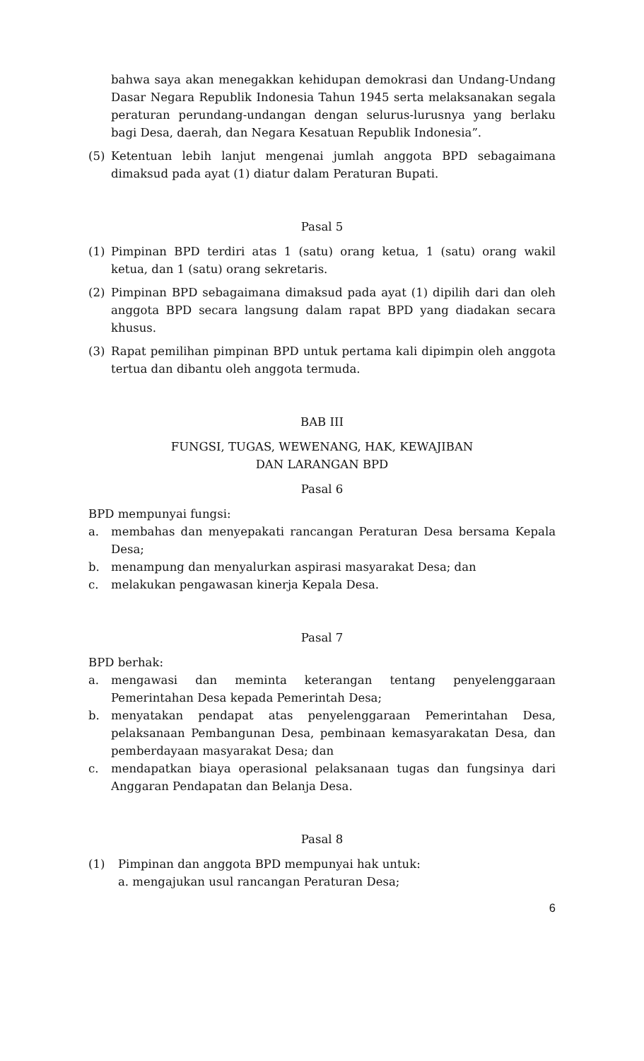bahwa saya akan menegakkan kehidupan demokrasi dan Undang-Undang Dasar Negara Republik Indonesia Tahun 1945 serta melaksanakan segala peraturan perundang-undangan dengan selurus-lurusnya yang berlaku bagi Desa, daerah, dan Negara Kesatuan Republik Indonesia”.
(5) Ketentuan lebih lanjut mengenai jumlah anggota BPD sebagaimana dimaksud pada ayat (1) diatur dalam Peraturan Bupati.
Pasal 5
(1) Pimpinan BPD terdiri atas 1 (satu) orang ketua, 1 (satu) orang wakil ketua, dan 1 (satu) orang sekretaris.
(2) Pimpinan BPD sebagaimana dimaksud pada ayat (1) dipilih dari dan oleh anggota BPD secara langsung dalam rapat BPD yang diadakan secara khusus.
(3) Rapat pemilihan pimpinan BPD untuk pertama kali dipimpin oleh anggota tertua dan dibantu oleh anggota termuda.
BAB III
FUNGSI, TUGAS, WEWENANG, HAK, KEWAJIBAN
DAN LARANGAN BPD
Pasal 6
BPD mempunyai fungsi:
a. membahas dan menyepakati rancangan Peraturan Desa bersama Kepala Desa;
b. menampung dan menyalurkan aspirasi masyarakat Desa; dan
c. melakukan pengawasan kinerja Kepala Desa.
Pasal 7
BPD berhak:
a. mengawasi dan meminta keterangan tentang penyelenggaraan Pemerintahan Desa kepada Pemerintah Desa;
b. menyatakan pendapat atas penyelenggaraan Pemerintahan Desa, pelaksanaan Pembangunan Desa, pembinaan kemasyarakatan Desa, dan pemberdayaan masyarakat Desa; dan
c. mendapatkan biaya operasional pelaksanaan tugas dan fungsinya dari Anggaran Pendapatan dan Belanja Desa.
Pasal 8
(1) Pimpinan dan anggota BPD mempunyai hak untuk:
a. mengajukan usul rancangan Peraturan Desa;
6